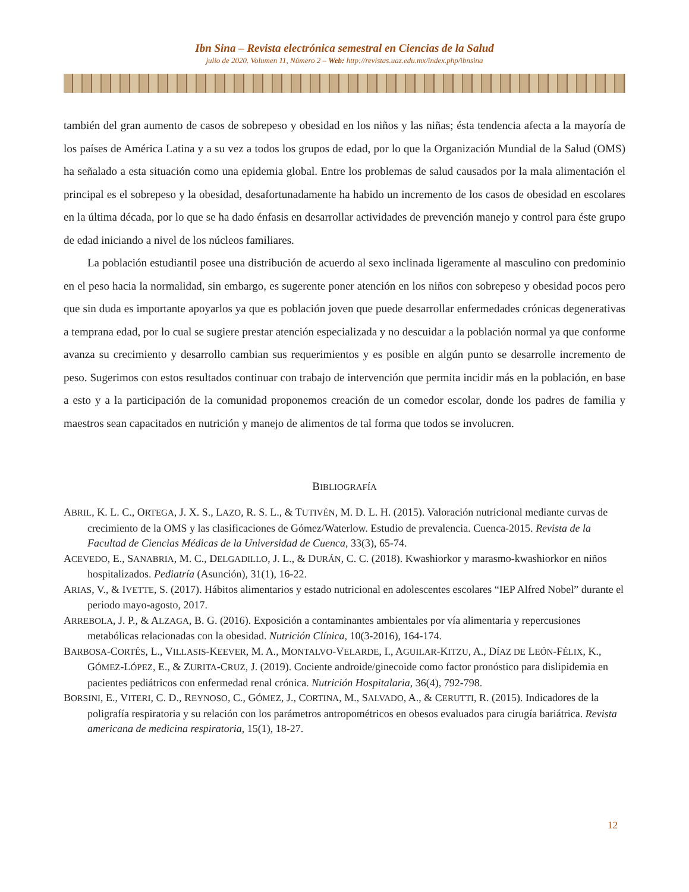Ibn Sina – Revista electrónica semestral en Ciencias de la Salud
julio de 2020. Volumen 11, Número 2 – Web: http://revistas.uaz.edu.mx/index.php/ibnsina
también del gran aumento de casos de sobrepeso y obesidad en los niños y las niñas; ésta tendencia afecta a la mayoría de los países de América Latina y a su vez a todos los grupos de edad, por lo que la Organización Mundial de la Salud (OMS) ha señalado a esta situación como una epidemia global. Entre los problemas de salud causados por la mala alimentación el principal es el sobrepeso y la obesidad, desafortunadamente ha habido un incremento de los casos de obesidad en escolares en la última década, por lo que se ha dado énfasis en desarrollar actividades de prevención manejo y control para éste grupo de edad iniciando a nivel de los núcleos familiares.
La población estudiantil posee una distribución de acuerdo al sexo inclinada ligeramente al masculino con predominio en el peso hacia la normalidad, sin embargo, es sugerente poner atención en los niños con sobrepeso y obesidad pocos pero que sin duda es importante apoyarlos ya que es población joven que puede desarrollar enfermedades crónicas degenerativas a temprana edad, por lo cual se sugiere prestar atención especializada y no descuidar a la población normal ya que conforme avanza su crecimiento y desarrollo cambian sus requerimientos y es posible en algún punto se desarrolle incremento de peso. Sugerimos con estos resultados continuar con trabajo de intervención que permita incidir más en la población, en base a esto y a la participación de la comunidad proponemos creación de un comedor escolar, donde los padres de familia y maestros sean capacitados en nutrición y manejo de alimentos de tal forma que todos se involucren.
BIBLIOGRAFÍA
ABRIL, K. L. C., ORTEGA, J. X. S., LAZO, R. S. L., & TUTIVÉN, M. D. L. H. (2015). Valoración nutricional mediante curvas de crecimiento de la OMS y las clasificaciones de Gómez/Waterlow. Estudio de prevalencia. Cuenca-2015. Revista de la Facultad de Ciencias Médicas de la Universidad de Cuenca, 33(3), 65-74.
ACEVEDO, E., SANABRIA, M. C., DELGADILLO, J. L., & DURÁN, C. C. (2018). Kwashiorkor y marasmo-kwashiorkor en niños hospitalizados. Pediatría (Asunción), 31(1), 16-22.
ARIAS, V., & IVETTE, S. (2017). Hábitos alimentarios y estado nutricional en adolescentes escolares “IEP Alfred Nobel” durante el periodo mayo-agosto, 2017.
ARREBOLA, J. P., & ALZAGA, B. G. (2016). Exposición a contaminantes ambientales por vía alimentaria y repercusiones metabólicas relacionadas con la obesidad. Nutrición Clínica, 10(3-2016), 164-174.
BARBOSA-CORTÉS, L., VILLASIS-KEEVER, M. A., MONTALVO-VELARDE, I., AGUILAR-KITZU, A., DÍAZ DE LEÓN-FÉLIX, K., GÓMEZ-LÓPEZ, E., & ZURITA-CRUZ, J. (2019). Cociente androide/ginecoide como factor pronóstico para dislipidemia en pacientes pediátricos con enfermedad renal crónica. Nutrición Hospitalaria, 36(4), 792-798.
BORSINI, E., VITERI, C. D., REYNOSO, C., GÓMEZ, J., CORTINA, M., SALVADO, A., & CERUTTI, R. (2015). Indicadores de la poligrafía respiratoria y su relación con los parámetros antropométricos en obesos evaluados para cirugía bariátrica. Revista americana de medicina respiratoria, 15(1), 18-27.
12